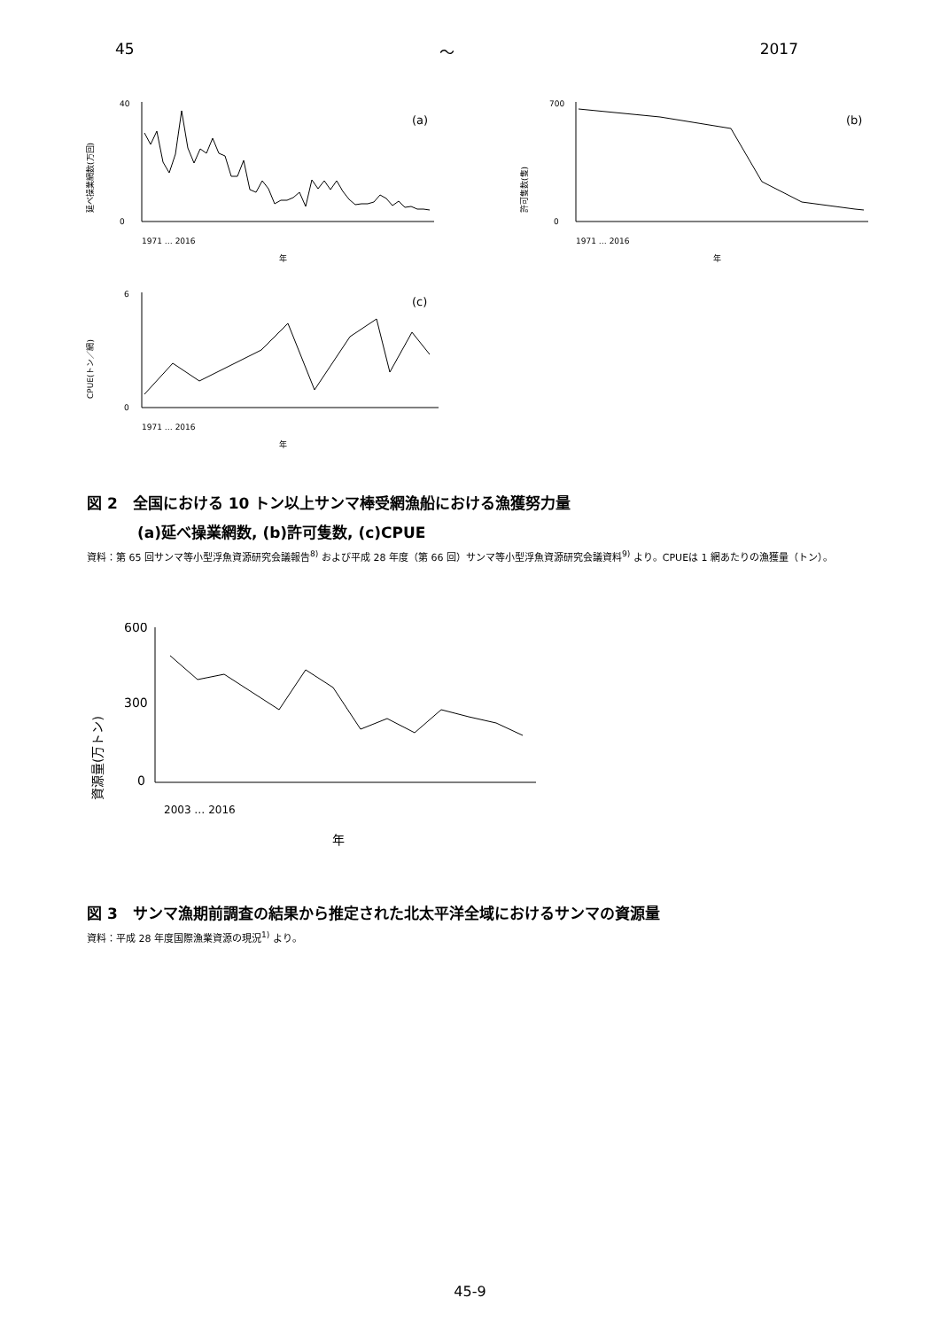45 ～ 2017
延べ操業網数(万回)
40
0
(a)
年
1971 … 2016
許可隻数(隻)
700
0
(b)
年
1971 … 2016
CPUE(トン／網)
6
0
(c)
年
1971 … 2016
図 2　全国における 10 トン以上サンマ棒受網漁船における漁獲努力量
(a)延べ操業網数, (b)許可隻数, (c)CPUE
資料：第 65 回サンマ等小型浮魚資源研究会議報告<sup>8)</sup> および平成 28 年度（第 66 回）サンマ等小型浮魚資源研究会議資料<sup>9)</sup> より。CPUEは 1 網あたりの漁獲量（トン）。
資源量(万トン)
600
300
0
年
2003 … 2016
図 3　サンマ漁期前調査の結果から推定された北太平洋全域におけるサンマの資源量
資料：平成 28 年度国際漁業資源の現況<sup>1)</sup> より。
45-9